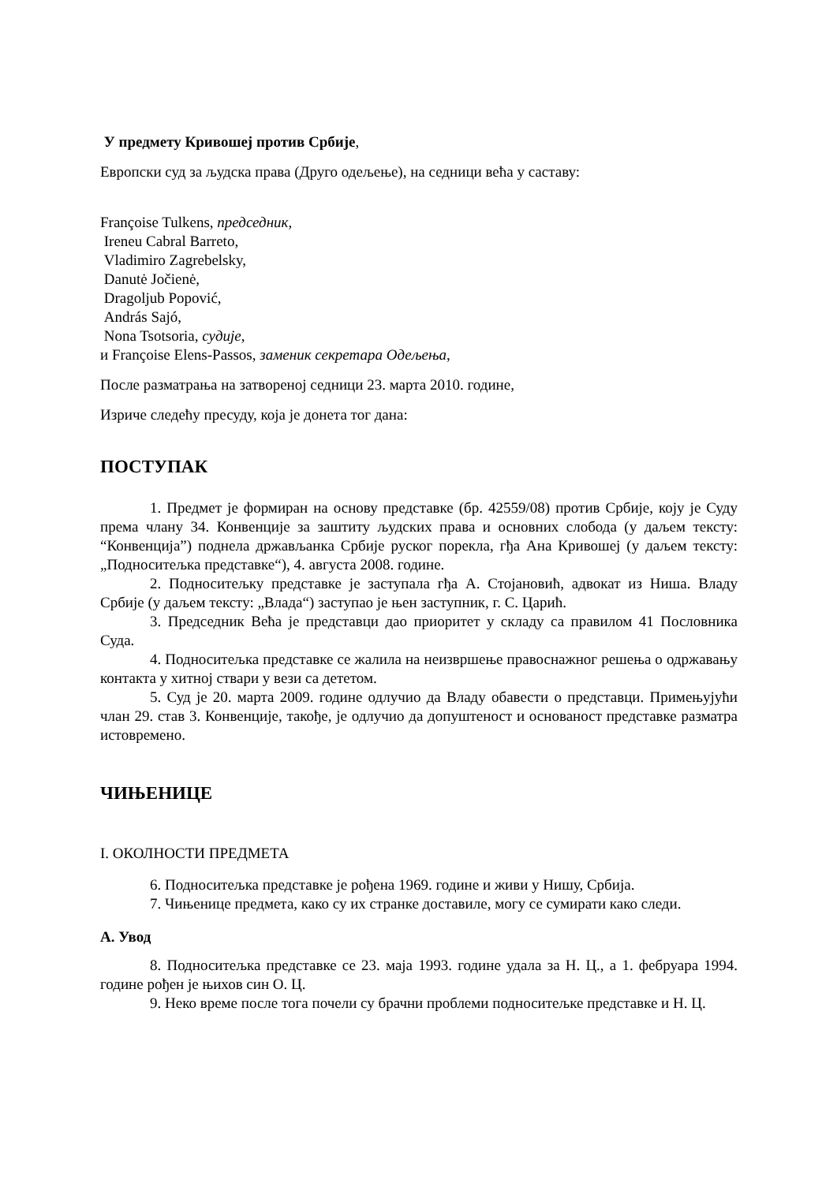У предмету Кривошеј против Србије,
Европски суд за људска права (Друго одељење), на седници већа у саставу:
Françoise Tulkens, председник,
Ireneu Cabral Barreto,
Vladimiro Zagrebelsky,
Danutė Jočienė,
Dragoljub Popović,
András Sajó,
Nona Tsotsoria, судије,
и Françoise Elens-Passos, заменик секретара Одељења,
После разматрања на затвореној седници 23. марта 2010. године,
Изриче следећу пресуду, која је донета тог дана:
ПОСТУПАК
1. Предмет је формиран на основу представке (бр. 42559/08) против Србије, коју је Суду према члану 34. Конвенције за заштиту људских права и основних слобода (у даљем тексту: “Конвенција”) поднела држављанка Србије руског порекла, гђа Ана Кривошеј (у даљем тексту: „Подноситељка представке“), 4. августа 2008. године.
2. Подноситељку представке је заступала гђа А. Стојановић, адвокат из Ниша. Владу Србије (у даљем тексту: „Влада“) заступао је њен заступник, г. С. Царић.
3. Председник Већа је представци дао приоритет у складу са правилом 41 Пословника Суда.
4. Подноситељка представке се жалила на неизвршење правоснажног решења о одржавању контакта у хитној ствари у вези са дететом.
5. Суд је 20. марта 2009. године одлучио да Владу обавести о представци. Примењујући члан 29. став 3. Конвенције, такође, је одлучио да допуштеност и основаност представке разматра истовремено.
ЧИЊЕНИЦЕ
I. ОКОЛНОСТИ ПРЕДМЕТА
6. Подноситељка представке је рођена 1969. године и живи у Нишу, Србија.
7. Чињенице предмета, како су их странке доставиле, могу се сумирати како следи.
А. Увод
8. Подноситељка представке се 23. маја 1993. године удала за Н. Ц., а 1. фебруара 1994. године рођен је њихов син О. Ц.
9. Неко време после тога почели су брачни проблеми подноситељке представке и Н. Ц.